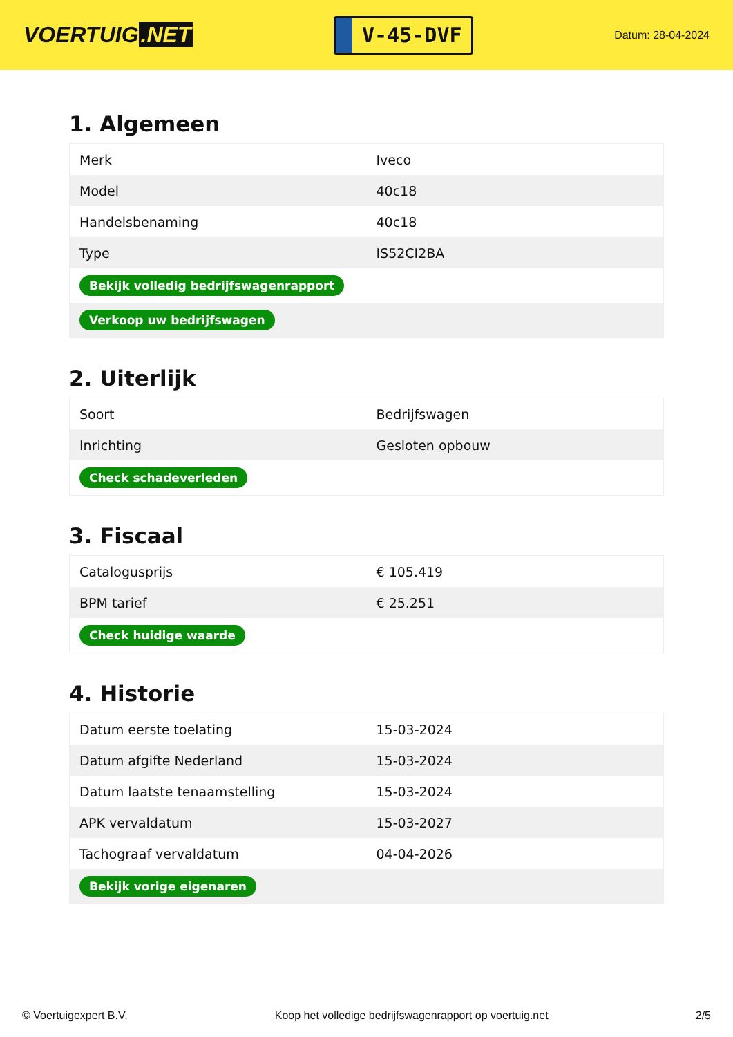VOERTUIG.NET
V-45-DVF
Datum: 28-04-2024
1. Algemeen
| Merk | Iveco |
| Model | 40c18 |
| Handelsbenaming | 40c18 |
| Type | IS52CI2BA |
| Bekijk volledig bedrijfswagenrapport | |
| Verkoop uw bedrijfswagen | |
2. Uiterlijk
| Soort | Bedrijfswagen |
| Inrichting | Gesloten opbouw |
| Check schadeverleden | |
3. Fiscaal
| Catalogusprijs | € 105.419 |
| BPM tarief | € 25.251 |
| Check huidige waarde | |
4. Historie
| Datum eerste toelating | 15-03-2024 |
| Datum afgifte Nederland | 15-03-2024 |
| Datum laatste tenaamstelling | 15-03-2024 |
| APK vervaldatum | 15-03-2027 |
| Tachograaf vervaldatum | 04-04-2026 |
| Bekijk vorige eigenaren | |
© Voertuigexpert B.V. Koop het volledige bedrijfswagenrapport op voertuig.net 2/5